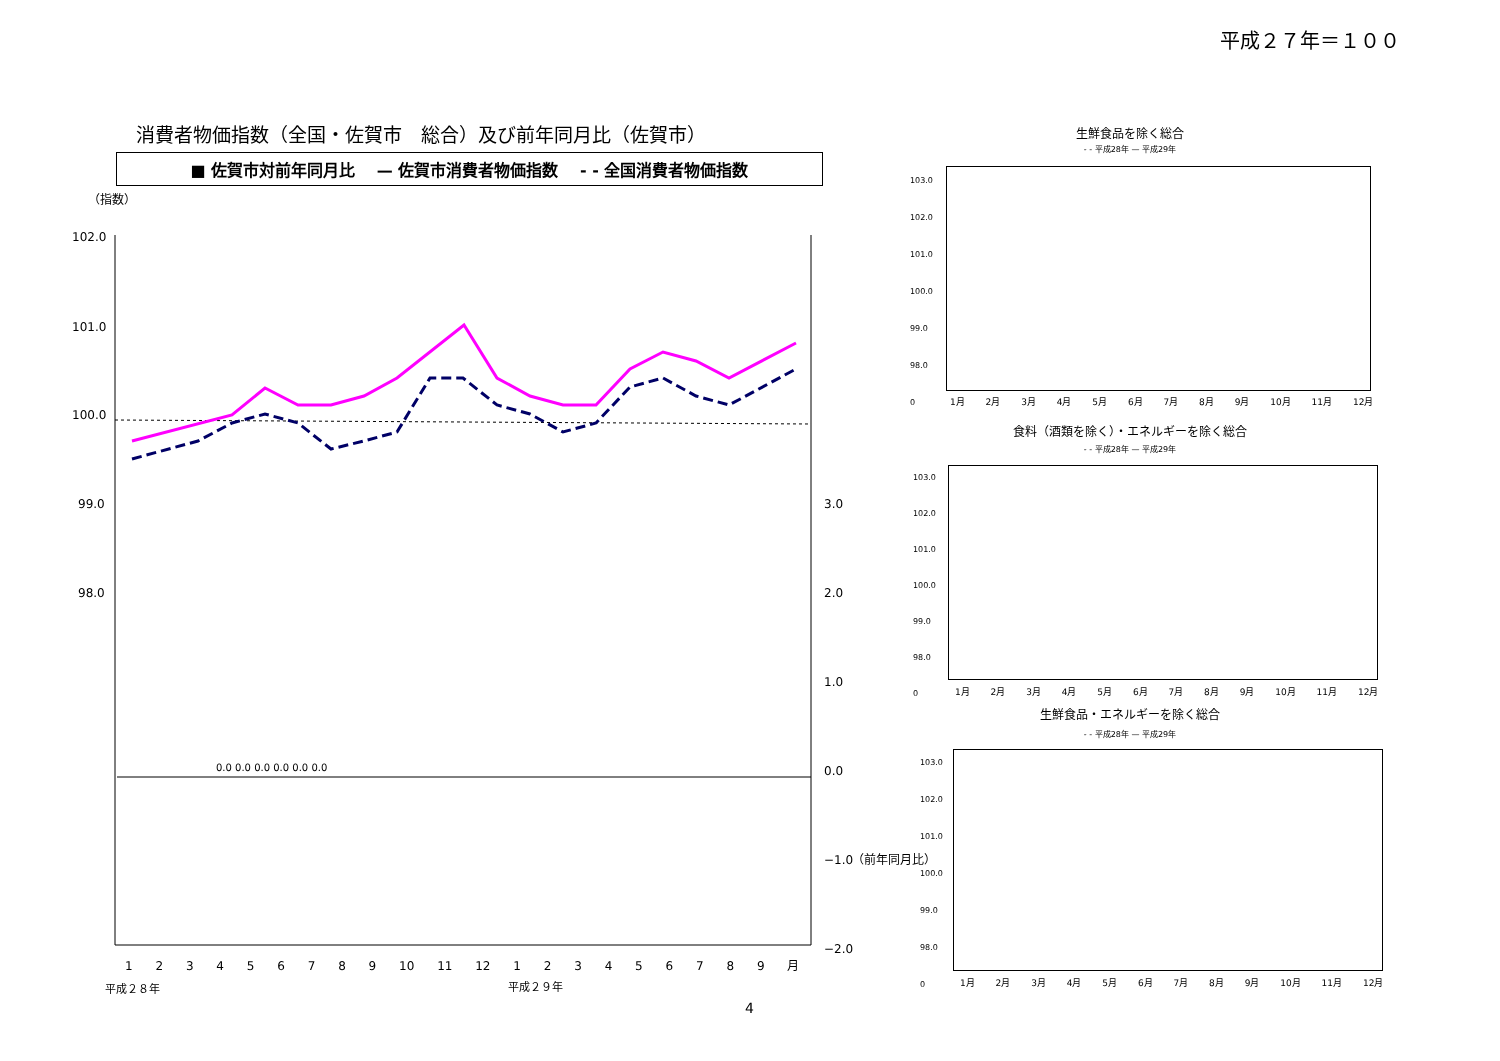平成２７年＝１００
消費者物価指数（全国・佐賀市　総合）及び前年同月比（佐賀市）
■ 佐賀市対前年同月比 　— 佐賀市消費者物価指数 　- - 全国消費者物価指数
102.0
101.0
100.0
99.0
98.0
3.0
2.0
1.0
0.0
−1.0
−2.0
（指数）
（前年同月比）
0.0 0.0 0.0 0.0 0.0 0.0
1 2 3 4 5 6 7 8 9 10 11 12 1 2 3 4 5 6 7 8 9 月
平成２８年 平成２９年
4
生鮮食品を除く総合
- - 平成28年 — 平成29年
103.0
102.0
101.0
100.0
99.0
98.0
0
1月 2月 3月 4月 5月 6月 7月 8月 9月 10月 11月 12月
食料（酒類を除く）・エネルギーを除く総合
- - 平成28年 — 平成29年
103.0
102.0
101.0
100.0
99.0
98.0
0
1月 2月 3月 4月 5月 6月 7月 8月 9月 10月 11月 12月
生鮮食品・エネルギーを除く総合
- - 平成28年 — 平成29年
103.0
102.0
101.0
100.0
99.0
98.0
0
1月 2月 3月 4月 5月 6月 7月 8月 9月 10月 11月 12月